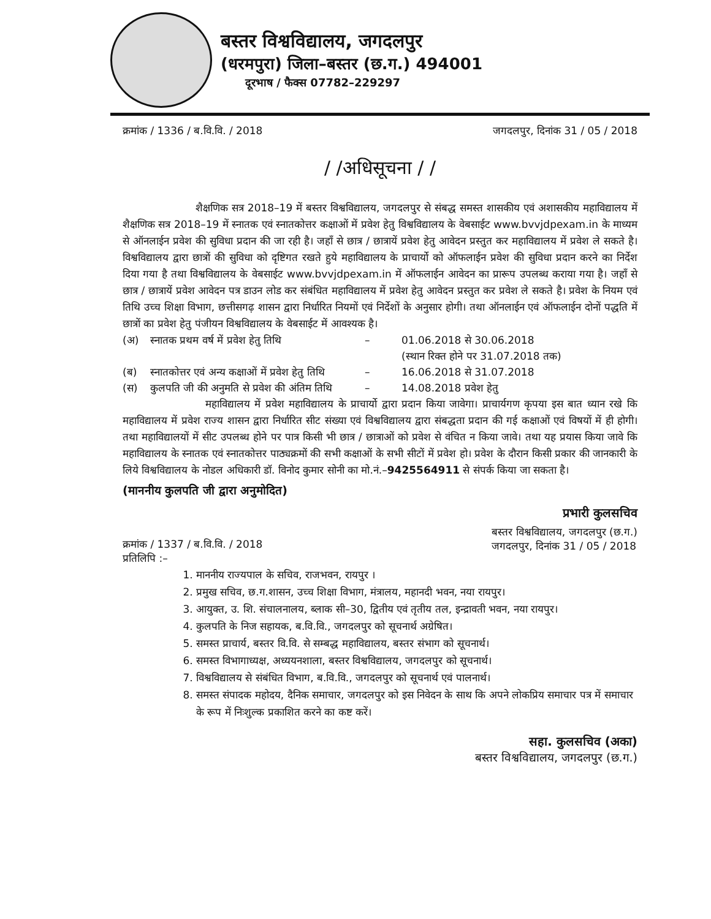बस्तर विश्वविद्यालय, जगदलपुर
(धरमपुरा) जिला–बस्तर (छ.ग.) 494001
दूरभाष / फैक्स 07782–229297
क्रमांक / 1336 / ब.वि.वि. / 2018 जगदलपुर, दिनांक 31 / 05 / 2018
/ /अधिसूचना / /
शैक्षणिक सत्र 2018–19 में बस्तर विश्वविद्यालय, जगदलपुर से संबद्ध समस्त शासकीय एवं अशासकीय महाविद्यालय में शैक्षणिक सत्र 2018–19 में स्नातक एवं स्नातकोत्तर कक्षाओं में प्रवेश हेतु विश्वविद्यालय के वेबसाईट www.bvvjdpexam.in के माध्यम से ऑनलाईन प्रवेश की सुविधा प्रदान की जा रही है। जहाँ से छात्र / छात्रायें प्रवेश हेतु आवेदन प्रस्तुत कर महाविद्यालय में प्रवेश ले सकते है। विश्वविद्यालय द्वारा छात्रों की सुविधा को दृष्टिगत रखते हुये महाविद्यालय के प्राचार्यो को ऑफलाईन प्रवेश की सुविधा प्रदान करने का निर्देश दिया गया है तथा विश्वविद्यालय के वेबसाईट www.bvvjdpexam.in में ऑफलाईन आवेदन का प्रारूप उपलब्ध कराया गया है। जहाँ से छात्र / छात्रायें प्रवेश आवेदन पत्र डाउन लोड कर संबंधित महाविद्यालय में प्रवेश हेतु आवेदन प्रस्तुत कर प्रवेश ले सकते है। प्रवेश के नियम एवं तिथि उच्च शिक्षा विभाग, छत्तीसगढ़ शासन द्वारा निर्धारित नियमों एवं निर्देशों के अनुसार होगी। तथा ऑनलाईन एवं ऑफलाईन दोनों पद्धति में छात्रों का प्रवेश हेतु पंजीयन विश्वविद्यालय के वेबसाईट में आवश्यक है।
(अ) स्नातक प्रथम वर्ष में प्रवेश हेतु तिथि – 01.06.2018 से 30.06.2018
(स्थान रिक्त होने पर 31.07.2018 तक)
(ब) स्नातकोत्तर एवं अन्य कक्षाओं में प्रवेश हेतु तिथि – 16.06.2018 से 31.07.2018
(स) कुलपति जी की अनुमति से प्रवेश की अंतिम तिथि – 14.08.2018 प्रवेश हेतु
महाविद्यालय में प्रवेश महाविद्यालय के प्राचार्यो द्वारा प्रदान किया जावेगा। प्राचार्यगण कृपया इस बात ध्यान रखे कि महाविद्यालय में प्रवेश राज्य शासन द्वारा निर्धारित सीट संख्या एवं विश्वविद्यालय द्वारा संबद्धता प्रदान की गई कक्षाओं एवं विषयों में ही होगी। तथा महाविद्यालयों में सीट उपलब्ध होने पर पात्र किसी भी छात्र / छात्राओं को प्रवेश से वंचित न किया जावे। तथा यह प्रयास किया जावे कि महाविद्यालय के स्नातक एवं स्नातकोत्तर पाठ्यक्रमों की सभी कक्षाओं के सभी सीटों में प्रवेश हो। प्रवेश के दौरान किसी प्रकार की जानकारी के लिये विश्वविद्यालय के नोडल अधिकारी डॉ. विनोद कुमार सोनी का मो.नं.–9425564911 से संपर्क किया जा सकता है।
(माननीय कुलपति जी द्वारा अनुमोदित)
प्रभारी कुलसचिव
क्रमांक / 1337 / ब.वि.वि. / 2018
प्रतिलिपि :– बस्तर विश्वविद्यालय, जगदलपुर (छ.ग.)
जगदलपुर, दिनांक 31 / 05 / 2018
1. माननीय राज्यपाल के सचिव, राजभवन, रायपुर ।
2. प्रमुख सचिव, छ.ग.शासन, उच्च शिक्षा विभाग, मंत्रालय, महानदी भवन, नया रायपुर।
3. आयुक्त, उ. शि. संचालनालय, ब्लाक सी–30, द्वितीय एवं तृतीय तल, इन्द्रावती भवन, नया रायपुर।
4. कुलपति के निज सहायक, ब.वि.वि., जगदलपुर को सूचनार्थ अग्रेषित।
5. समस्त प्राचार्य, बस्तर वि.वि. से सम्बद्ध महाविद्यालय, बस्तर संभाग को सूचनार्थ।
6. समस्त विभागाध्यक्ष, अध्ययनशाला, बस्तर विश्वविद्यालय, जगदलपुर को सूचनार्थ।
7. विश्वविद्यालय से संबंधित विभाग, ब.वि.वि., जगदलपुर को सूचनार्थ एवं पालनार्थ।
8. समस्त संपादक महोदय, दैनिक समाचार, जगदलपुर को इस निवेदन के साथ कि अपने लोकप्रिय समाचार पत्र में समाचार के रूप में निःशुल्क प्रकाशित करने का कष्ट करें।
सहा. कुलसचिव (अका)
बस्तर विश्वविद्यालय, जगदलपुर (छ.ग.)